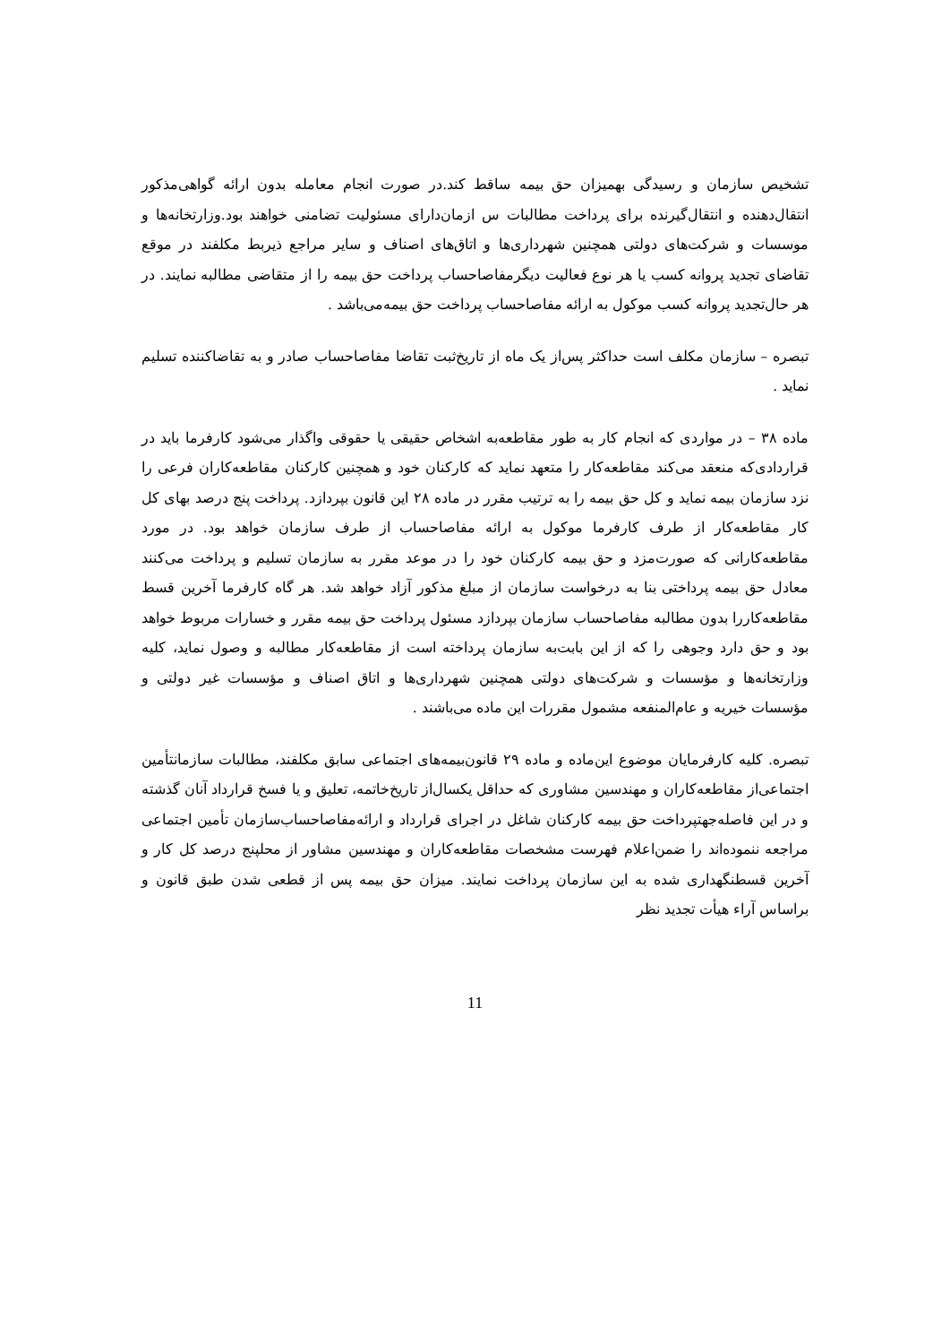تشخیص سازمان و رسیدگی بهمیزان حق بیمه ساقط کند.در صورت انجام معامله بدون ارائه گواهی‌مذکور انتقال‌دهنده و انتقال‌گیرنده برای پرداخت مطالبات س ازمان‌دارای مسئولیت تضامنی خواهند بود.وزارتخانه‌ها و موسسات و شرکت‌های دولتی همچنین شهرداری‌ها و اتاق‌های اصناف و سایر مراجع ذیربط مکلفند در موقع تقاضای تجدید پروانه کسب یا هر نوع فعالیت دیگرمفاصاحساب پرداخت حق بیمه را از متقاضی مطالبه نمایند. در هر حال‌تجدید پروانه کسب موکول به ارائه مفاصاحساب پرداخت حق بیمه‌می‌باشد .
تبصره – سازمان مکلف است حداکثر پس‌از یک ماه از تاریخ‌ثبت تقاضا مفاصاحساب صادر و به تقاضاکننده تسلیم نماید .
ماده ۳۸ – در مواردی که انجام کار به طور مقاطعه‌به اشخاص حقیقی یا حقوقی واگذار می‌شود کارفرما باید در قراردادی‌که منعقد می‌کند مقاطعه‌کار را متعهد نماید که کارکنان خود و همچنین کارکنان مقاطعه‌کاران فرعی را نزد سازمان بیمه نماید و کل حق بیمه را به ترتیب مقرر در ماده ۲۸ این قانون بپردازد. پرداخت پنج درصد بهای کل کار مقاطعه‌کار از طرف کارفرما موکول به ارائه مفاصاحساب از طرف سازمان خواهد بود. در مورد مقاطعه‌کارانی که صورت‌مزد و حق بیمه کارکنان خود را در موعد مقرر به سازمان تسلیم و پرداخت می‌کنند معادل حق بیمه پرداختی بنا به درخواست سازمان از مبلغ مذکور آزاد خواهد شد. هر گاه کارفرما آخرین قسط مقاطعه‌کاررا بدون مطالبه مفاصاحساب سازمان بپردازد مسئول پرداخت حق بیمه مقرر و خسارات مربوط خواهد بود و حق دارد وجوهی را که از این بابت‌به سازمان پرداخته است از مقاطعه‌کار مطالبه و وصول نماید، کلیه وزارتخانه‌ها و مؤسسات و شرکت‌های دولتی همچنین شهرداری‌ها و اتاق اصناف و مؤسسات غیر دولتی و مؤسسات خیریه و عام‌المنفعه مشمول مقررات این ماده می‌باشند .
تبصره. کلیه کارفرمایان موضوع این‌ماده و ماده ۲۹ قانون‌بیمه‌های اجتماعی سابق مکلفند، مطالبات سازمانتأمین اجتماعی‌از مقاطعه‌کاران و مهندسین مشاوری که حداقل یکسال‌از تاریخ‌خاتمه، تعلیق و یا فسخ قرارداد آنان گذشته و در این فاصله‌جهتپرداخت حق بیمه کارکنان شاغل در اجرای قرارداد و ارائه‌مفاصاحساب‌سازمان تأمین اجتماعی مراجعه ننموده‌اند را ضمن‌اعلام فهرست مشخصات مقاطعه‌کاران و مهندسین مشاور از محلپنج درصد کل کار و آخرین قسطنگهداری شده به این سازمان پرداخت نمایند. میزان حق بیمه پس از قطعی شدن طبق قانون و براساس آراء هیأت تجدید نظر
11